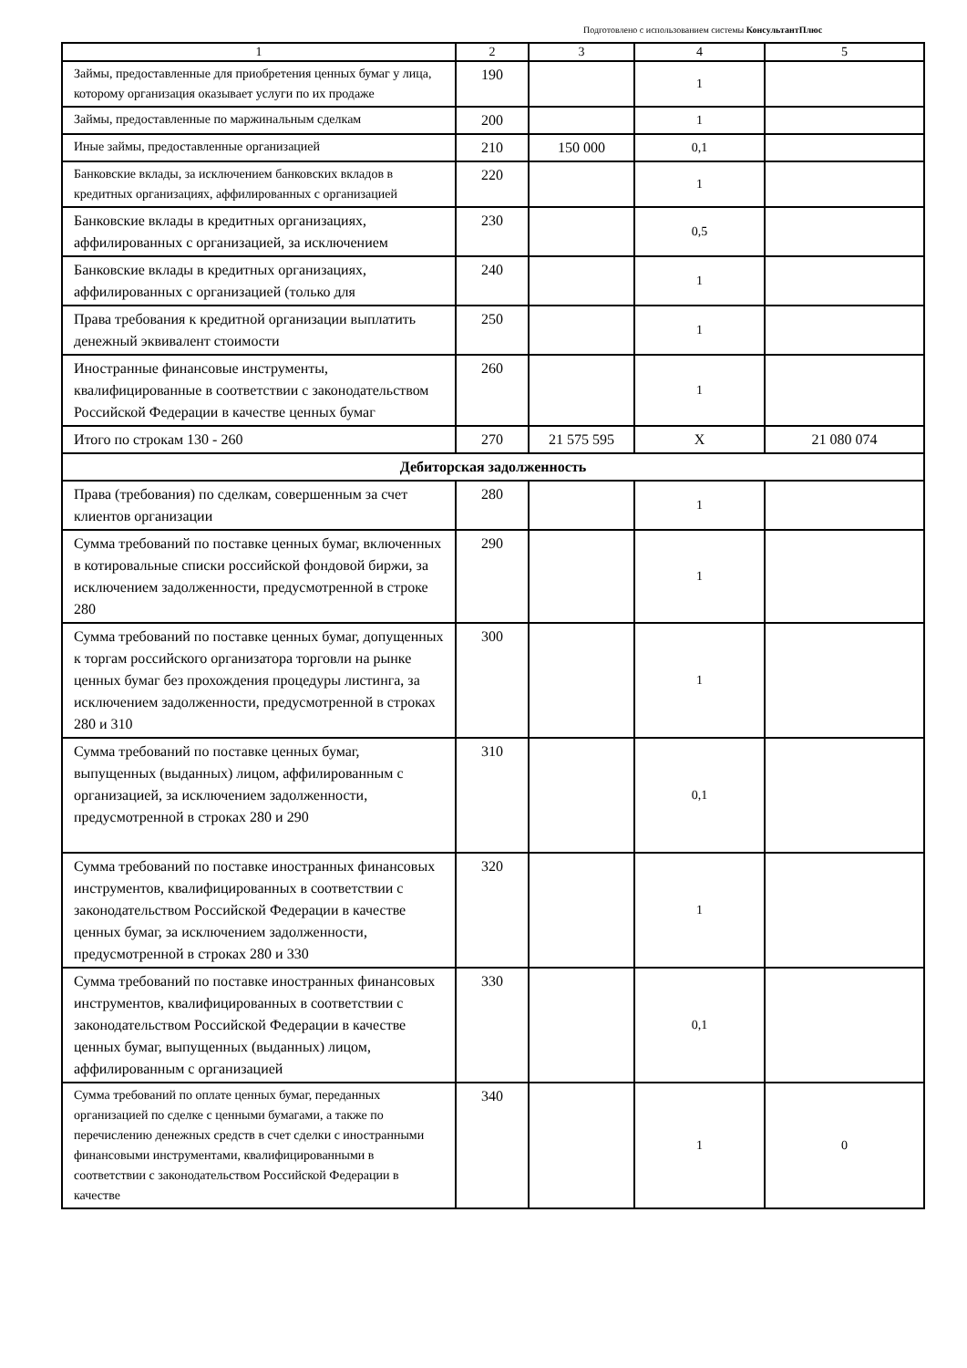Подготовлено с использованием системы КонсультантПлюс
| 1 | 2 | 3 | 4 | 5 |
| --- | --- | --- | --- | --- |
| Займы, предоставленные для приобретения ценных бумаг у лица, которому организация оказывает услуги по их продаже | 190 | | 1 | |
| Займы, предоставленные по маржинальным сделкам | 200 | | 1 | |
| Иные займы, предоставленные организацией | 210 | 150 000 | 0,1 | |
| Банковские вклады, за исключением банковских вкладов в кредитных организациях, аффилированных с организацией | 220 | | 1 | |
| Банковские вклады в кредитных организациях, аффилированных с организацией, за исключением | 230 | | 0,5 | |
| Банковские вклады в кредитных организациях, аффилированных с организацией (только для | 240 | | 1 | |
| Права требования к кредитной организации выплатить денежный эквивалент стоимости | 250 | | 1 | |
| Иностранные финансовые инструменты, квалифицированные в соответствии с законодательством Российской Федерации в качестве ценных бумаг | 260 | | 1 | |
| Итого по строкам 130 - 260 | 270 | 21 575 595 | X | 21 080 074 |
| Дебиторская задолженность | | | | |
| Права (требования) по сделкам, совершенным за счет клиентов организации | 280 | | 1 | |
| Сумма требований по поставке ценных бумаг, включенных в котировальные списки российской фондовой биржи, за исключением задолженности, предусмотренной в строке 280 | 290 | | 1 | |
| Сумма требований по поставке ценных бумаг, допущенных к торгам российского организатора торговли на рынке ценных бумаг без прохождения процедуры листинга, за исключением задолженности, предусмотренной в строках 280 и 310 | 300 | | 1 | |
| Сумма требований по поставке ценных бумаг, выпущенных (выданных) лицом, аффилированным с организацией, за исключением задолженности, предусмотренной в строках 280 и 290 | 310 | | 0,1 | |
| Сумма требований по поставке иностранных финансовых инструментов, квалифицированных в соответствии с законодательством Российской Федерации в качестве ценных бумаг, за исключением задолженности, предусмотренной в строках 280 и 330 | 320 | | 1 | |
| Сумма требований по поставке иностранных финансовых инструментов, квалифицированных в соответствии с законодательством Российской Федерации в качестве ценных бумаг, выпущенных (выданных) лицом, аффилированным с организацией | 330 | | 0,1 | |
| Сумма требований по оплате ценных бумаг, переданных организацией по сделке с ценными бумагами, а также по перечислению денежных средств в счет сделки с иностранными финансовыми инструментами, квалифицированными в соответствии с законодательством Российской Федерации в качестве | 340 | | 1 | 0 |